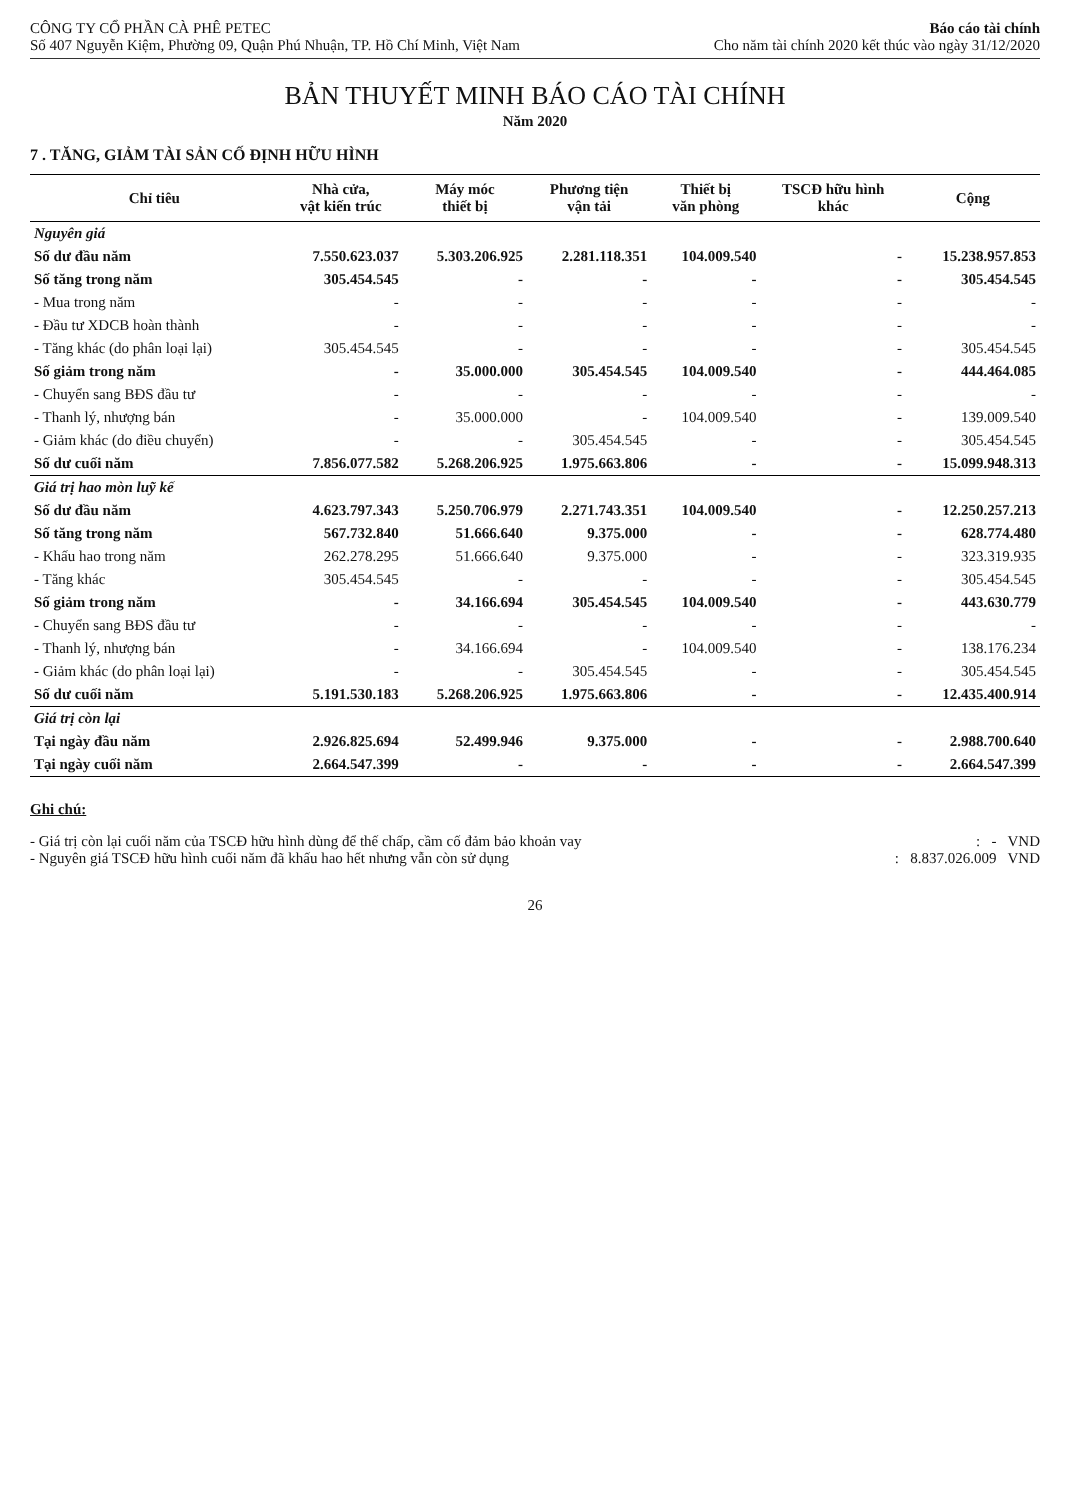CÔNG TY CỔ PHẦN CÀ PHÊ PETEC
Số 407 Nguyễn Kiệm, Phường 09, Quận Phú Nhuận, TP. Hồ Chí Minh, Việt Nam
Báo cáo tài chính
Cho năm tài chính 2020 kết thúc vào ngày 31/12/2020
BẢN THUYẾT MINH BÁO CÁO TÀI CHÍNH
Năm 2020
7 . TĂNG, GIẢM TÀI SẢN CỐ ĐỊNH HỮU HÌNH
| Chỉ tiêu | Nhà cửa, vật kiến trúc | Máy móc thiết bị | Phương tiện vận tải | Thiết bị văn phòng | TSCĐ hữu hình khác | Cộng |
| --- | --- | --- | --- | --- | --- | --- |
| Nguyên giá | | | | | | |
| Số dư đầu năm | 7.550.623.037 | 5.303.206.925 | 2.281.118.351 | 104.009.540 | - | 15.238.957.853 |
| Số tăng trong năm | 305.454.545 | - | - | - | - | 305.454.545 |
| - Mua trong năm | - | - | - | - | - | - |
| - Đầu tư XDCB hoàn thành | - | - | - | - | - | - |
| - Tăng khác (do phân loại lại) | 305.454.545 | - | - | - | - | 305.454.545 |
| Số giảm trong năm | - | 35.000.000 | 305.454.545 | 104.009.540 | - | 444.464.085 |
| - Chuyển sang BĐS đầu tư | - | - | - | - | - | - |
| - Thanh lý, nhượng bán | - | 35.000.000 | - | 104.009.540 | - | 139.009.540 |
| - Giảm khác (do điều chuyển) | - | - | 305.454.545 | - | - | 305.454.545 |
| Số dư cuối năm | 7.856.077.582 | 5.268.206.925 | 1.975.663.806 | - | - | 15.099.948.313 |
| Giá trị hao mòn luỹ kế | | | | | | |
| Số dư đầu năm | 4.623.797.343 | 5.250.706.979 | 2.271.743.351 | 104.009.540 | - | 12.250.257.213 |
| Số tăng trong năm | 567.732.840 | 51.666.640 | 9.375.000 | - | - | 628.774.480 |
| - Khấu hao trong năm | 262.278.295 | 51.666.640 | 9.375.000 | - | - | 323.319.935 |
| - Tăng khác | 305.454.545 | - | - | - | - | 305.454.545 |
| Số giảm trong năm | - | 34.166.694 | 305.454.545 | 104.009.540 | - | 443.630.779 |
| - Chuyển sang BĐS đầu tư | - | - | - | - | - | - |
| - Thanh lý, nhượng bán | - | 34.166.694 | - | 104.009.540 | - | 138.176.234 |
| - Giảm khác (do phân loại lại) | - | - | 305.454.545 | - | - | 305.454.545 |
| Số dư cuối năm | 5.191.530.183 | 5.268.206.925 | 1.975.663.806 | - | - | 12.435.400.914 |
| Giá trị còn lại | | | | | | |
| Tại ngày đầu năm | 2.926.825.694 | 52.499.946 | 9.375.000 | - | - | 2.988.700.640 |
| Tại ngày cuối năm | 2.664.547.399 | - | - | - | - | 2.664.547.399 |
Ghi chú:
- Giá trị còn lại cuối năm của TSCĐ hữu hình dùng để thế chấp, cầm cố đảm bảo khoản vay: - VND
- Nguyên giá TSCĐ hữu hình cuối năm đã khấu hao hết nhưng vẫn còn sử dụng: 8.837.026.009 VND
26